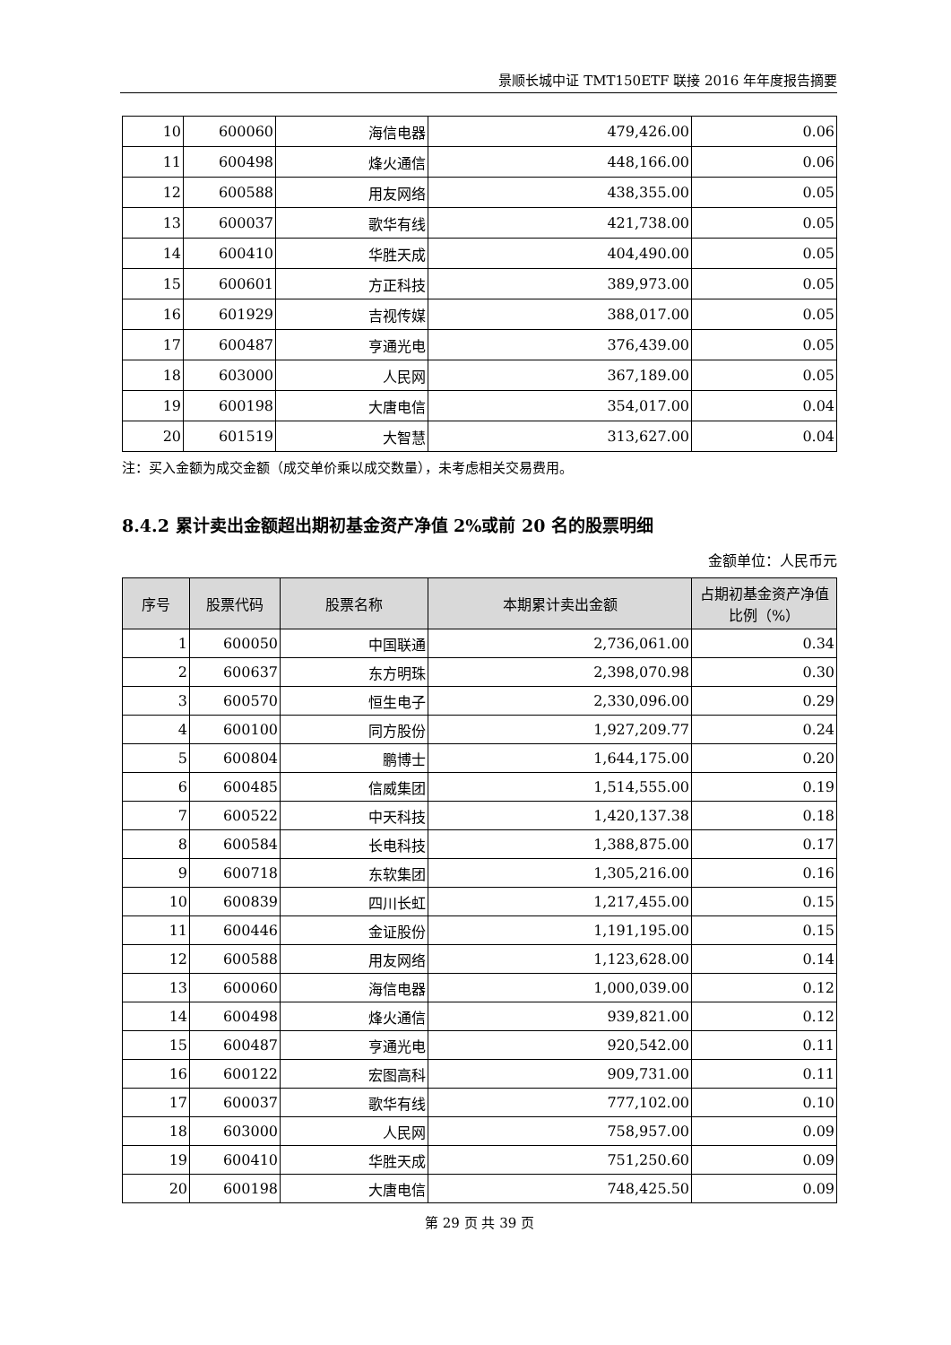景顺长城中证 TMT150ETF 联接 2016 年年度报告摘要
| 10 | 600060 | 海信电器 | 479,426.00 | 0.06 |
| 11 | 600498 | 烽火通信 | 448,166.00 | 0.06 |
| 12 | 600588 | 用友网络 | 438,355.00 | 0.05 |
| 13 | 600037 | 歌华有线 | 421,738.00 | 0.05 |
| 14 | 600410 | 华胜天成 | 404,490.00 | 0.05 |
| 15 | 600601 | 方正科技 | 389,973.00 | 0.05 |
| 16 | 601929 | 吉视传媒 | 388,017.00 | 0.05 |
| 17 | 600487 | 亨通光电 | 376,439.00 | 0.05 |
| 18 | 603000 | 人民网 | 367,189.00 | 0.05 |
| 19 | 600198 | 大唐电信 | 354,017.00 | 0.04 |
| 20 | 601519 | 大智慧 | 313,627.00 | 0.04 |
注：买入金额为成交金额（成交单价乘以成交数量），未考虑相关交易费用。
8.4.2 累计卖出金额超出期初基金资产净值 2%或前 20 名的股票明细
金额单位：人民币元
| 序号 | 股票代码 | 股票名称 | 本期累计卖出金额 | 占期初基金资产净值比例（%） |
| --- | --- | --- | --- | --- |
| 1 | 600050 | 中国联通 | 2,736,061.00 | 0.34 |
| 2 | 600637 | 东方明珠 | 2,398,070.98 | 0.30 |
| 3 | 600570 | 恒生电子 | 2,330,096.00 | 0.29 |
| 4 | 600100 | 同方股份 | 1,927,209.77 | 0.24 |
| 5 | 600804 | 鹏博士 | 1,644,175.00 | 0.20 |
| 6 | 600485 | 信威集团 | 1,514,555.00 | 0.19 |
| 7 | 600522 | 中天科技 | 1,420,137.38 | 0.18 |
| 8 | 600584 | 长电科技 | 1,388,875.00 | 0.17 |
| 9 | 600718 | 东软集团 | 1,305,216.00 | 0.16 |
| 10 | 600839 | 四川长虹 | 1,217,455.00 | 0.15 |
| 11 | 600446 | 金证股份 | 1,191,195.00 | 0.15 |
| 12 | 600588 | 用友网络 | 1,123,628.00 | 0.14 |
| 13 | 600060 | 海信电器 | 1,000,039.00 | 0.12 |
| 14 | 600498 | 烽火通信 | 939,821.00 | 0.12 |
| 15 | 600487 | 亨通光电 | 920,542.00 | 0.11 |
| 16 | 600122 | 宏图高科 | 909,731.00 | 0.11 |
| 17 | 600037 | 歌华有线 | 777,102.00 | 0.10 |
| 18 | 603000 | 人民网 | 758,957.00 | 0.09 |
| 19 | 600410 | 华胜天成 | 751,250.60 | 0.09 |
| 20 | 600198 | 大唐电信 | 748,425.50 | 0.09 |
第 29 页 共 39 页